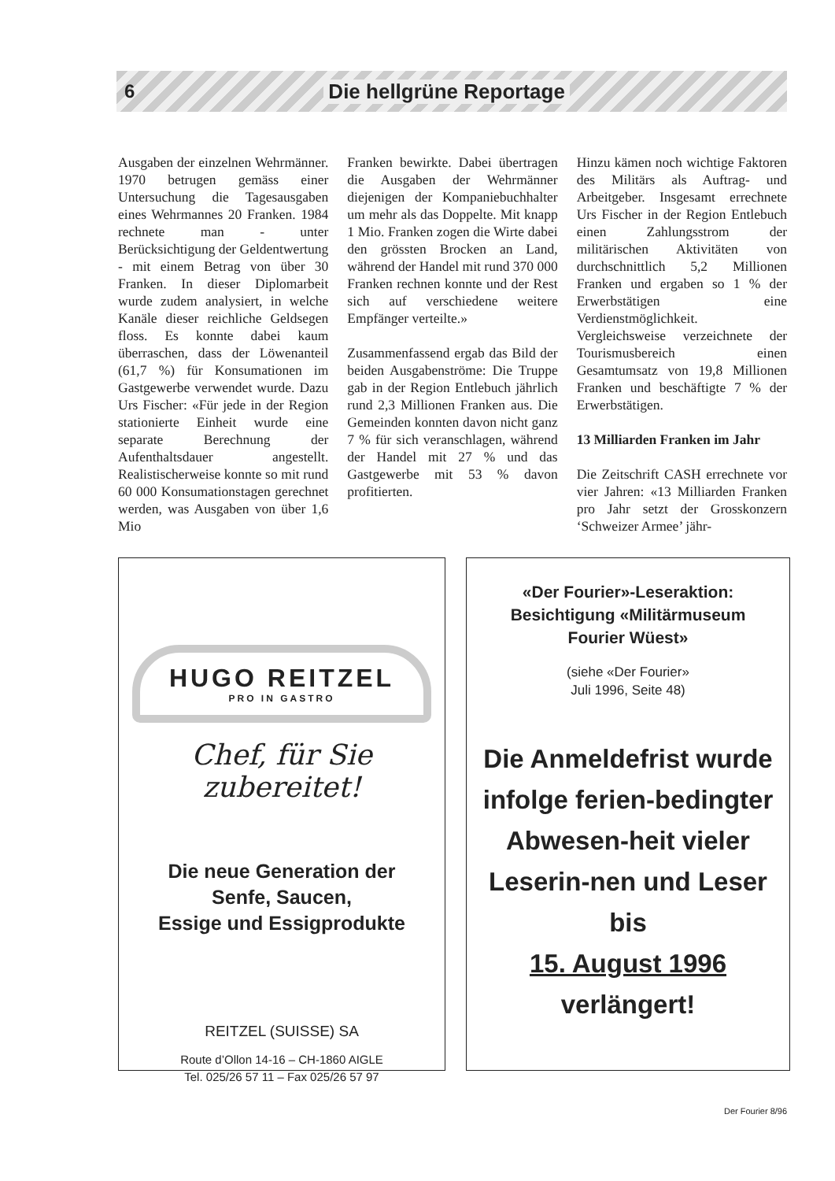6 Die hellgrüne Reportage
Ausgaben der einzelnen Wehrmänner. 1970 betrugen gemäss einer Untersuchung die Tagesausgaben eines Wehrmannes 20 Franken. 1984 rechnete man - unter Berücksichtigung der Geldentwertung - mit einem Betrag von über 30 Franken. In dieser Diplomarbeit wurde zudem analysiert, in welche Kanäle dieser reichliche Geldsegen floss. Es konnte dabei kaum überraschen, dass der Löwenanteil (61,7 %) für Konsumationen im Gastgewerbe verwendet wurde. Dazu Urs Fischer: «Für jede in der Region stationierte Einheit wurde eine separate Berechnung der Aufenthaltsdauer angestellt. Realistischerweise konnte so mit rund 60 000 Konsumationstagen gerechnet werden, was Ausgaben von über 1,6 Mio
Franken bewirkte. Dabei übertragen die Ausgaben der Wehrmänner diejenigen der Kompaniebuchhalter um mehr als das Doppelte. Mit knapp 1 Mio. Franken zogen die Wirte dabei den grössten Brocken an Land, während der Handel mit rund 370 000 Franken rechnen konnte und der Rest sich auf verschiedene weitere Empfänger verteilte.»
Zusammenfassend ergab das Bild der beiden Ausgabenströme: Die Truppe gab in der Region Entlebuch jährlich rund 2,3 Millionen Franken aus. Die Gemeinden konnten davon nicht ganz 7 % für sich veranschlagen, während der Handel mit 27 % und das Gastgewerbe mit 53 % davon profitierten.
Hinzu kämen noch wichtige Faktoren des Militärs als Auftrag- und Arbeitgeber. Insgesamt errechnete Urs Fischer in der Region Entlebuch einen Zahlungsstrom der militärischen Aktivitäten von durchschnittlich 5,2 Millionen Franken und ergaben so 1 % der Erwerbstätigen eine Verdienstmöglichkeit. Vergleichsweise verzeichnete der Tourismusbereich einen Gesamtumsatz von 19,8 Millionen Franken und beschäftigte 7 % der Erwerbstätigen.
13 Milliarden Franken im Jahr
Die Zeitschrift CASH errechnete vor vier Jahren: «13 Milliarden Franken pro Jahr setzt der Grosskonzern ‘Schweizer Armee’ jähr-
HUGO REITZEL
PRO IN GASTRO
Chef, für Sie zubereitet!
Die neue Generation der
Senfe, Saucen,
Essige und Essigprodukte
REITZEL (SUISSE) SA
Route d’Ollon 14-16 – CH-1860 AIGLE
Tel. 025/26 57 11 – Fax 025/26 57 97
«Der Fourier»-Leseraktion:
Besichtigung «Militärmuseum
Fourier Wüest»
(siehe «Der Fourier»
Juli 1996, Seite 48)
Die Anmeldefrist wurde infolge ferien-bedingter Abwesen-heit vieler Leserin-nen und Leser bis
15. August 1996
verlängert!
Der Fourier 8/96